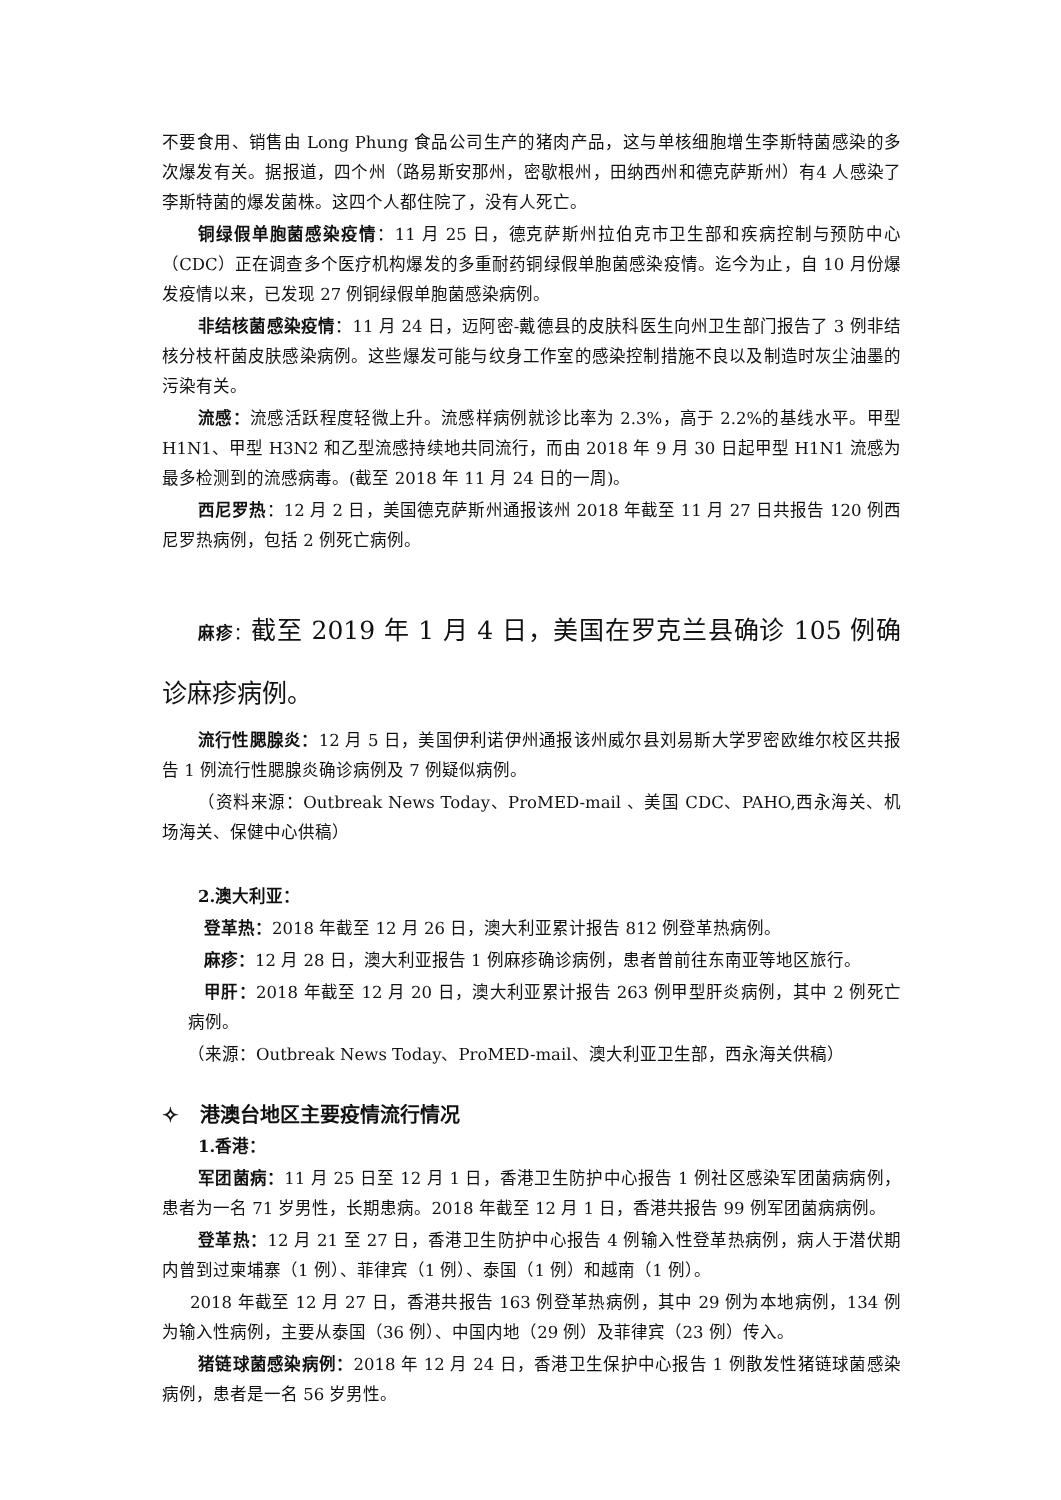不要食用、销售由 Long Phung 食品公司生产的猪肉产品，这与单核细胞增生李斯特菌感染的多次爆发有关。据报道，四个州（路易斯安那州，密歇根州，田纳西州和德克萨斯州）有4 人感染了李斯特菌的爆发菌株。这四个人都住院了，没有人死亡。
铜绿假单胞菌感染疫情：11 月 25 日，德克萨斯州拉伯克市卫生部和疾病控制与预防中心（CDC）正在调查多个医疗机构爆发的多重耐药铜绿假单胞菌感染疫情。迄今为止，自 10 月份爆发疫情以来，已发现 27 例铜绿假单胞菌感染病例。
非结核菌感染疫情：11 月 24 日，迈阿密-戴德县的皮肤科医生向州卫生部门报告了 3 例非结核分枝杆菌皮肤感染病例。这些爆发可能与纹身工作室的感染控制措施不良以及制造时灰尘油墨的污染有关。
流感：流感活跃程度轻微上升。流感样病例就诊比率为 2.3%，高于 2.2%的基线水平。甲型 H1N1、甲型 H3N2 和乙型流感持续地共同流行，而由 2018 年 9 月 30 日起甲型 H1N1 流感为最多检测到的流感病毒。(截至 2018 年 11 月 24 日的一周)。
西尼罗热：12 月 2 日，美国德克萨斯州通报该州 2018 年截至 11 月 27 日共报告 120 例西尼罗热病例，包括 2 例死亡病例。
麻疹：截至 2019 年 1 月 4 日，美国在罗克兰县确诊 105 例确诊麻疹病例。
流行性腮腺炎：12 月 5 日，美国伊利诺伊州通报该州威尔县刘易斯大学罗密欧维尔校区共报告 1 例流行性腮腺炎确诊病例及 7 例疑似病例。
（资料来源：Outbreak News Today、ProMED-mail 、美国 CDC、PAHO,西永海关、机场海关、保健中心供稿）
2.澳大利亚：
登革热：2018 年截至 12 月 26 日，澳大利亚累计报告 812 例登革热病例。
麻疹：12 月 28 日，澳大利亚报告 1 例麻疹确诊病例，患者曾前往东南亚等地区旅行。
甲肝：2018 年截至 12 月 20 日，澳大利亚累计报告 263 例甲型肝炎病例，其中 2 例死亡病例。
（来源：Outbreak News Today、ProMED-mail、澳大利亚卫生部，西永海关供稿）
✧ 港澳台地区主要疫情流行情况
1.香港：
军团菌病：11 月 25 日至 12 月 1 日，香港卫生防护中心报告 1 例社区感染军团菌病病例，患者为一名 71 岁男性，长期患病。2018 年截至 12 月 1 日，香港共报告 99 例军团菌病病例。
登革热：12 月 21 至 27 日，香港卫生防护中心报告 4 例输入性登革热病例，病人于潜伏期内曾到过柬埔寨（1 例）、菲律宾（1 例）、泰国（1 例）和越南（1 例）。
2018 年截至 12 月 27 日，香港共报告 163 例登革热病例，其中 29 例为本地病例，134 例为输入性病例，主要从泰国（36 例）、中国内地（29 例）及菲律宾（23 例）传入。
猪链球菌感染病例：2018 年 12 月 24 日，香港卫生保护中心报告 1 例散发性猪链球菌感染病例，患者是一名 56 岁男性。